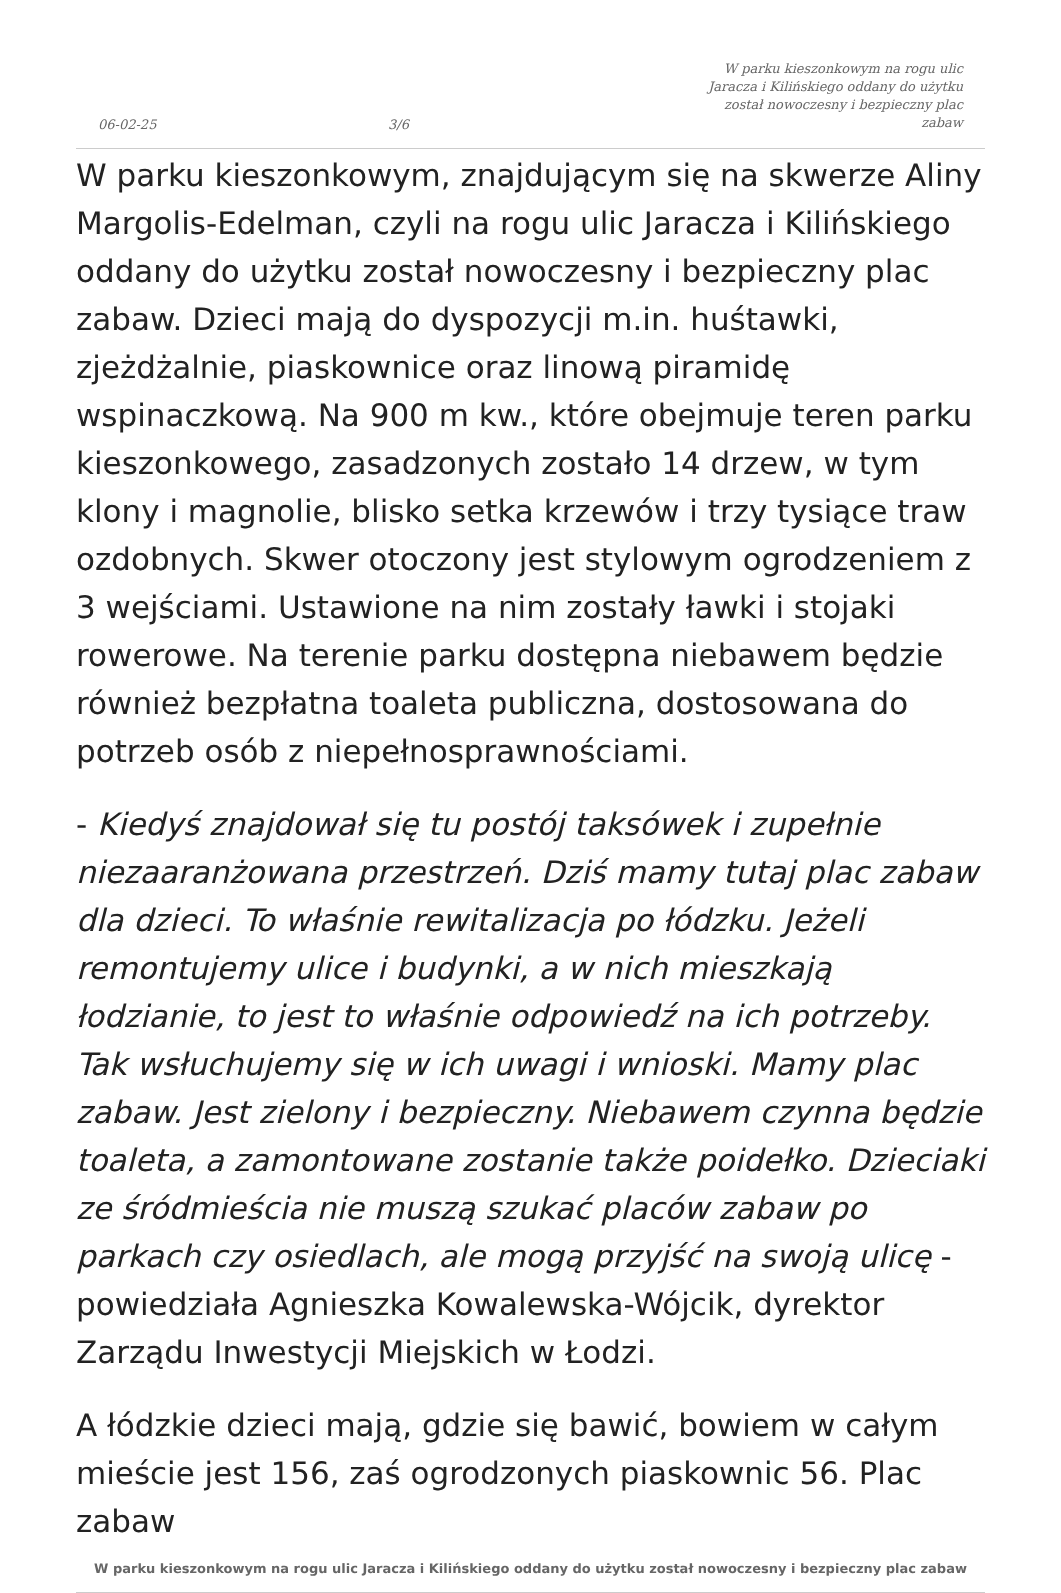06-02-25
3/6
W parku kieszonkowym na rogu ulic Jaracza i Kilińskiego oddany do użytku został nowoczesny i bezpieczny plac zabaw
W parku kieszonkowym, znajdującym się na skwerze Aliny Margolis-Edelman, czyli na rogu ulic Jaracza i Kilińskiego oddany do użytku został nowoczesny i bezpieczny plac zabaw. Dzieci mają do dyspozycji m.in. huśtawki, zjeżdżalnie, piaskownice oraz linową piramidę wspinaczkową. Na 900 m kw., które obejmuje teren parku kieszonkowego, zasadzonych zostało 14 drzew, w tym klony i magnolie, blisko setka krzewów i trzy tysiące traw ozdobnych. Skwer otoczony jest stylowym ogrodzeniem z 3 wejściami. Ustawione na nim zostały ławki i stojaki rowerowe. Na terenie parku dostępna niebawem będzie również bezpłatna toaleta publiczna, dostosowana do potrzeb osób z niepełnosprawnościami.
- Kiedyś znajdował się tu postój taksówek i zupełnie niezaaranżowana przestrzeń. Dziś mamy tutaj plac zabaw dla dzieci. To właśnie rewitalizacja po łódzku. Jeżeli remontujemy ulice i budynki, a w nich mieszkają łodzianie, to jest to właśnie odpowiedź na ich potrzeby. Tak wsłuchujemy się w ich uwagi i wnioski. Mamy plac zabaw. Jest zielony i bezpieczny. Niebawem czynna będzie toaleta, a zamontowane zostanie także poidełko. Dzieciaki ze śródmieścia nie muszą szukać placów zabaw po parkach czy osiedlach, ale mogą przyjść na swoją ulicę - powiedziała Agnieszka Kowalewska-Wójcik, dyrektor Zarządu Inwestycji Miejskich w Łodzi.
A łódzkie dzieci mają, gdzie się bawić, bowiem w całym mieście jest 156, zaś ogrodzonych piaskownic 56. Plac zabaw
W parku kieszonkowym na rogu ulic Jaracza i Kilińskiego oddany do użytku został nowoczesny i bezpieczny plac zabaw